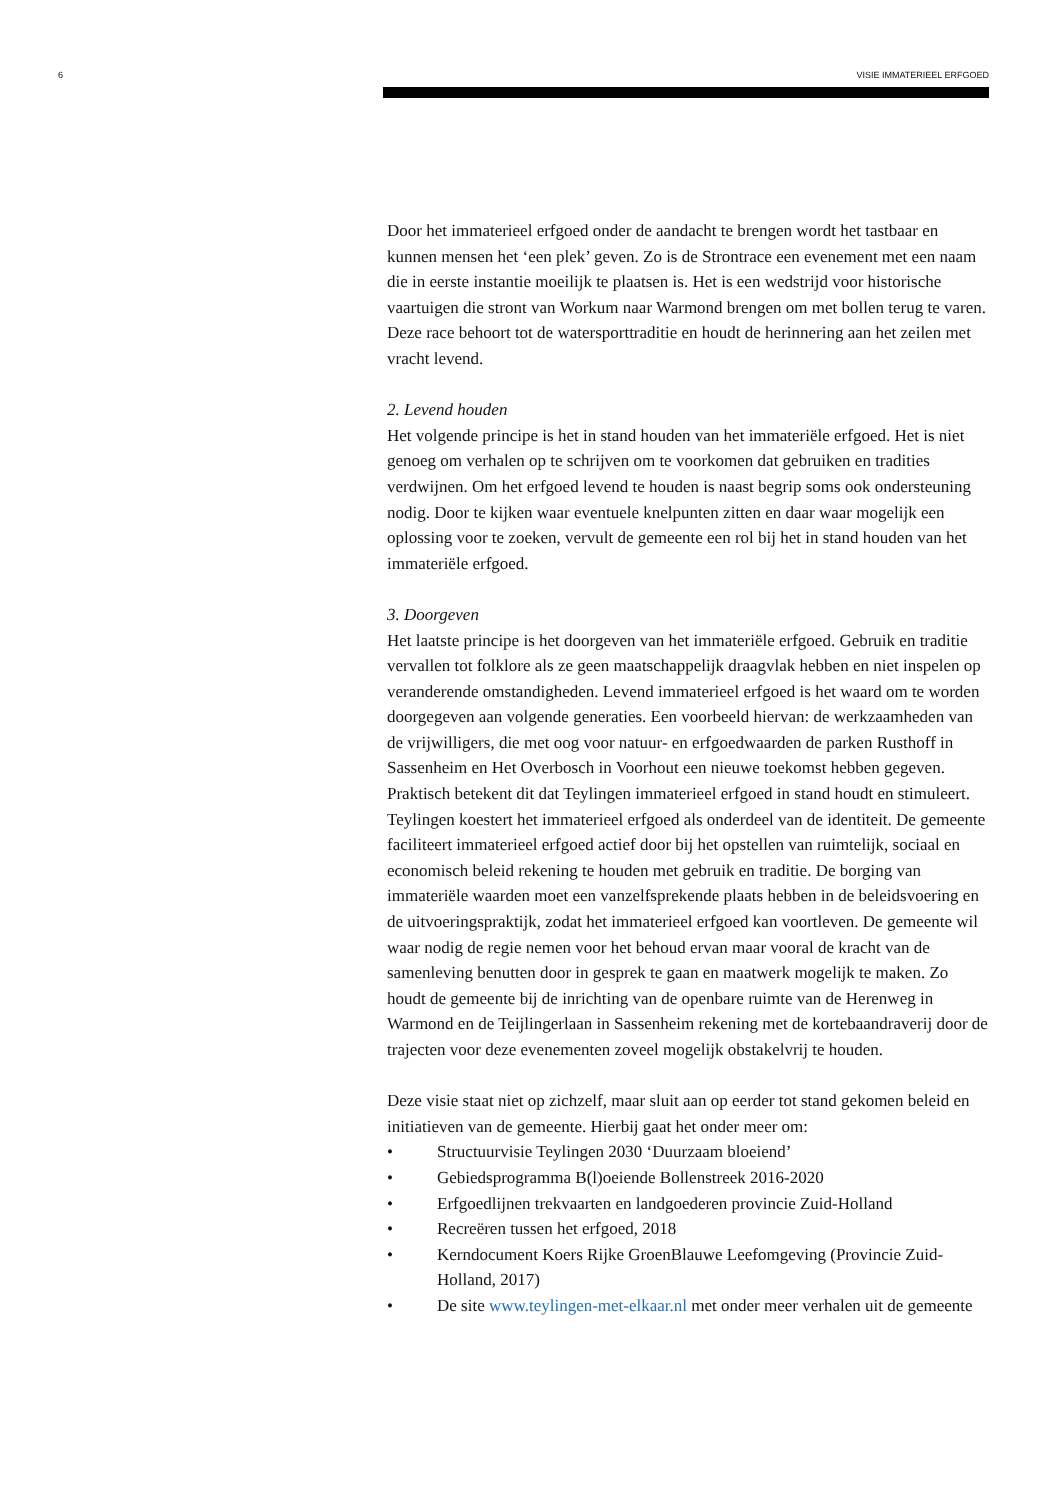6 VISIE IMMATERIEEL ERFGOED
Door het immaterieel erfgoed onder de aandacht te brengen wordt het tastbaar en kunnen mensen het ‘een plek’ geven. Zo is de Strontrace een evenement met een naam die in eerste instantie moeilijk te plaatsen is. Het is een wedstrijd voor historische vaartuigen die stront van Workum naar Warmond brengen om met bollen terug te varen. Deze race behoort tot de watersporttraditie en houdt de herinnering aan het zeilen met vracht levend.
2. Levend houden
Het volgende principe is het in stand houden van het immateriële erfgoed. Het is niet genoeg om verhalen op te schrijven om te voorkomen dat gebruiken en tradities verdwijnen. Om het erfgoed levend te houden is naast begrip soms ook ondersteuning nodig. Door te kijken waar eventuele knelpunten zitten en daar waar mogelijk een oplossing voor te zoeken, vervult de gemeente een rol bij het in stand houden van het immateriële erfgoed.
3. Doorgeven
Het laatste principe is het doorgeven van het immateriële erfgoed. Gebruik en traditie vervallen tot folklore als ze geen maatschappelijk draagvlak hebben en niet inspelen op veranderende omstandigheden. Levend immaterieel erfgoed is het waard om te worden doorgegeven aan volgende generaties. Een voorbeeld hiervan: de werkzaamheden van de vrijwilligers, die met oog voor natuur- en erfgoedwaarden de parken Rusthoff in Sassenheim en Het Overbosch in Voorhout een nieuwe toekomst hebben gegeven.
Praktisch betekent dit dat Teylingen immaterieel erfgoed in stand houdt en stimuleert. Teylingen koestert het immaterieel erfgoed als onderdeel van de identiteit. De gemeente faciliteert immaterieel erfgoed actief door bij het opstellen van ruimtelijk, sociaal en economisch beleid rekening te houden met gebruik en traditie. De borging van immateriële waarden moet een vanzelfsprekende plaats hebben in de beleidsvoering en de uitvoeringspraktijk, zodat het immaterieel erfgoed kan voortleven. De gemeente wil waar nodig de regie nemen voor het behoud ervan maar vooral de kracht van de samenleving benutten door in gesprek te gaan en maatwerk mogelijk te maken. Zo houdt de gemeente bij de inrichting van de openbare ruimte van de Herenweg in Warmond en de Teijlingerlaan in Sassenheim rekening met de kortebaandraverij door de trajecten voor deze evenementen zoveel mogelijk obstakelvrij te houden.
Deze visie staat niet op zichzelf, maar sluit aan op eerder tot stand gekomen beleid en initiatieven van de gemeente. Hierbij gaat het onder meer om:
• Structuurvisie Teylingen 2030 ‘Duurzaam bloeiend’
• Gebiedsprogramma B(l)oeiende Bollenstreek 2016-2020
• Erfgoedlijnen trekvaarten en landgoederen provincie Zuid-Holland
• Recreëren tussen het erfgoed, 2018
• Kerndocument Koers Rijke GroenBlauwe Leefomgeving (Provincie Zuid-Holland, 2017)
• De site www.teylingen-met-elkaar.nl met onder meer verhalen uit de gemeente